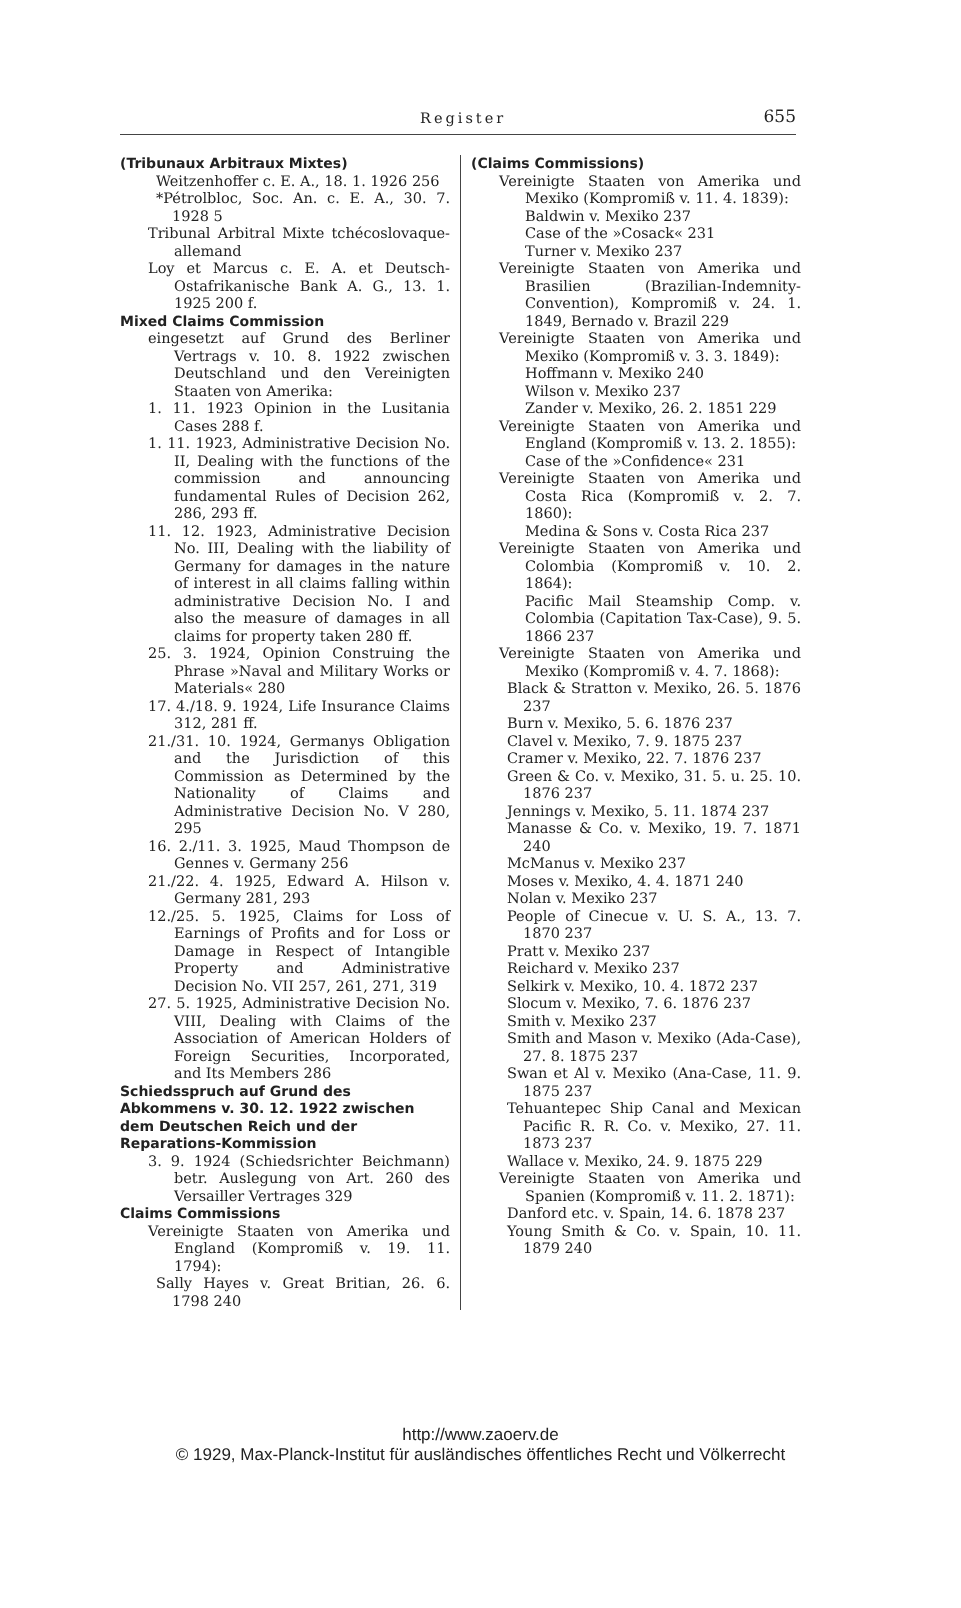Register 655
(Tribunaux Arbitraux Mixtes)
Weitzenhoffer c. E. A., 18. 1. 1926 256
*Pétrolbloc, Soc. An. c. E. A., 30. 7. 1928 5
Tribunal Arbitral Mixte tchécoslovaque-allemand
Loy et Marcus c. E. A. et Deutsch-Ostafrikanische Bank A. G., 13. 1. 1925 200 f.
Mixed Claims Commission
eingesetzt auf Grund des Berliner Vertrags v. 10. 8. 1922 zwischen Deutschland und den Vereinigten Staaten von Amerika:
1. 11. 1923 Opinion in the Lusitania Cases 288 f.
1. 11. 1923, Administrative Decision No. II, Dealing with the functions of the commission and announcing fundamental Rules of Decision 262, 286, 293 ff.
11. 12. 1923, Administrative Decision No. III, Dealing with the liability of Germany for damages in the nature of interest in all claims falling within administrative Decision No. I and also the measure of damages in all claims for property taken 280 ff.
25. 3. 1924, Opinion Construing the Phrase »Naval and Military Works or Materials« 280
17. 4./18. 9. 1924, Life Insurance Claims 312, 281 ff.
21./31. 10. 1924, Germanys Obligation and the Jurisdiction of this Commission as Determined by the Nationality of Claims and Administrative Decision No. V 280, 295
16. 2./11. 3. 1925, Maud Thompson de Gennes v. Germany 256
21./22. 4. 1925, Edward A. Hilson v. Germany 281, 293
12./25. 5. 1925, Claims for Loss of Earnings of Profits and for Loss or Damage in Respect of Intangible Property and Administrative Decision No. VII 257, 261, 271, 319
27. 5. 1925, Administrative Decision No. VIII, Dealing with Claims of the Association of American Holders of Foreign Securities, Incorporated, and Its Members 286
Schiedsspruch auf Grund des Abkommens v. 30. 12. 1922 zwischen dem Deutschen Reich und der Reparations-Kommission
3. 9. 1924 (Schiedsrichter Beichmann) betr. Auslegung von Art. 260 des Versailler Vertrages 329
Claims Commissions
Vereinigte Staaten von Amerika und England (Kompromiß v. 19. 11. 1794):
Sally Hayes v. Great Britian, 26. 6. 1798 240
(Claims Commissions)
Vereinigte Staaten von Amerika und Mexiko (Kompromiß v. 11. 4. 1839):
Baldwin v. Mexiko 237
Case of the »Cosack« 231
Turner v. Mexiko 237
Vereinigte Staaten von Amerika und Brasilien (Brazilian-Indemnity-Convention), Kompromiß v. 24. 1. 1849, Bernado v. Brazil 229
Vereinigte Staaten von Amerika und Mexiko (Kompromiß v. 3. 3. 1849):
Hoffmann v. Mexiko 240
Wilson v. Mexiko 237
Zander v. Mexiko, 26. 2. 1851 229
Vereinigte Staaten von Amerika und England (Kompromiß v. 13. 2. 1855):
Case of the »Confidence« 231
Vereinigte Staaten von Amerika und Costa Rica (Kompromiß v. 2. 7. 1860):
Medina & Sons v. Costa Rica 237
Vereinigte Staaten von Amerika und Colombia (Kompromiß v. 10. 2. 1864):
Pacific Mail Steamship Comp. v. Colombia (Capitation Tax-Case), 9. 5. 1866 237
Vereinigte Staaten von Amerika und Mexiko (Kompromiß v. 4. 7. 1868):
Black & Stratton v. Mexiko, 26. 5. 1876 237
Burn v. Mexiko, 5. 6. 1876 237
Clavel v. Mexiko, 7. 9. 1875 237
Cramer v. Mexiko, 22. 7. 1876 237
Green & Co. v. Mexiko, 31. 5. u. 25. 10. 1876 237
Jennings v. Mexiko, 5. 11. 1874 237
Manasse & Co. v. Mexiko, 19. 7. 1871 240
McManus v. Mexiko 237
Moses v. Mexiko, 4. 4. 1871 240
Nolan v. Mexiko 237
People of Cinecue v. U. S. A., 13. 7. 1870 237
Pratt v. Mexiko 237
Reichard v. Mexiko 237
Selkirk v. Mexiko, 10. 4. 1872 237
Slocum v. Mexiko, 7. 6. 1876 237
Smith v. Mexiko 237
Smith and Mason v. Mexiko (Ada-Case), 27. 8. 1875 237
Swan et Al v. Mexiko (Ana-Case, 11. 9. 1875 237
Tehuantepec Ship Canal and Mexican Pacific R. R. Co. v. Mexiko, 27. 11. 1873 237
Wallace v. Mexiko, 24. 9. 1875 229
Vereinigte Staaten von Amerika und Spanien (Kompromiß v. 11. 2. 1871):
Danford etc. v. Spain, 14. 6. 1878 237
Young Smith & Co. v. Spain, 10. 11. 1879 240
http://www.zaoerv.de
© 1929, Max-Planck-Institut für ausländisches öffentliches Recht und Völkerrecht